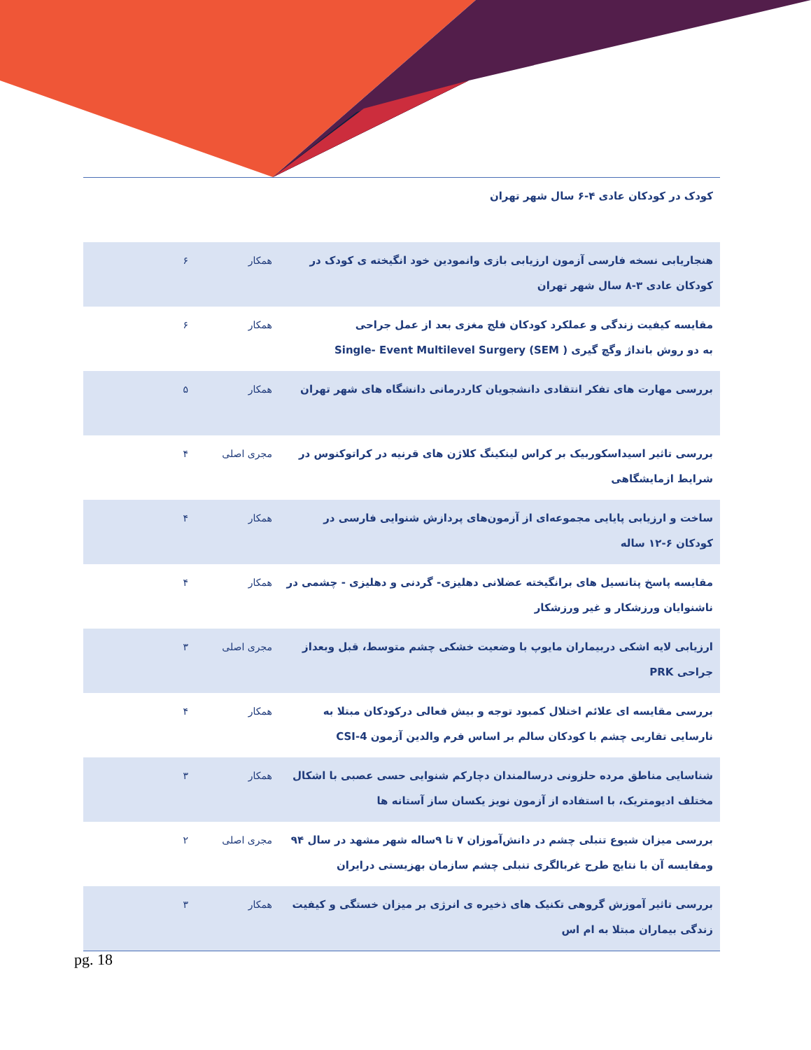| کودک در کودکان عادی ۴-۶ سال شهر تهران | | |
| هنجاریابی نسخه فارسی آزمون ارزیابی بازی وانمودین خود انگیخته ی کودک در کودکان عادی ۳-۸ سال شهر تهران | همکار | ۶ |
| مقایسه کیفیت زندگی و عملکرد کودکان فلج مغزی بعد از عمل جراحی به دو روش بانداژ وگچ گیری ( Single- Event Multilevel Surgery (SEM | همکار | ۶ |
| بررسی مهارت های تفکر انتقادی دانشجویان کاردرمانی دانشگاه های شهر تهران | همکار | ۵ |
| بررسی تاثیر اسیداسکوربیک بر کراس لینکینگ کلاژن های قرنیه در کراتوکنوس در شرایط ازمایشگاهی | مجری اصلی | ۴ |
| ساخت و ارزیابی پایایی مجموعه‌ای از آزمون‌های پردازش شنوایی فارسی در کودکان ۶-۱۲ ساله | همکار | ۴ |
| مقایسه پاسخ پتانسیل های برانگیخته عضلانی دهلیزی- گردنی و دهلیزی - چشمی در ناشنوایان ورزشکار و غیر ورزشکار | همکار | ۴ |
| ارزیابی لایه اشکی دربیماران مایوپ با وضعیت خشکی چشم متوسط، قبل وبعداز جراحی PRK | مجری اصلی | ۳ |
| بررسی مقایسه ای علائم اختلال کمبود توجه و بیش فعالی درکودکان مبتلا به نارسایی تقاربی چشم با کودکان سالم بر اساس فرم والدین آزمون CSI-4 | همکار | ۴ |
| شناسایی مناطق مرده حلزونی درسالمندان دچارکم شنوایی حسی عصبی با اشکال مختلف ادیومتریک، با استفاده از آزمون نویز یکسان ساز آستانه ها | همکار | ۳ |
| بررسی میزان شیوع تنبلی چشم در دانش‌آموزان ۷ تا ۹ساله شهر مشهد در سال ۹۴ ومقایسه آن با نتایج طرح غربالگری تنبلی چشم سازمان بهزیستی درایران | مجری اصلی | ۲ |
| بررسی تاثیر آموزش گروهی تکنیک های ذخیره ی انرژی بر میزان خستگی و کیفیت زندگی بیماران مبتلا به ام اس | همکار | ۳ |
pg. 18